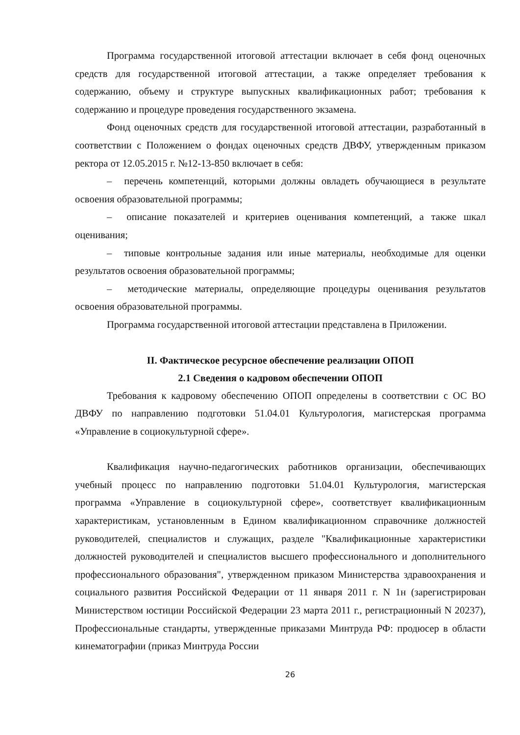Программа государственной итоговой аттестации включает в себя фонд оценочных средств для государственной итоговой аттестации, а также определяет требования к содержанию, объему и структуре выпускных квалификационных работ; требования к содержанию и процедуре проведения государственного экзамена.
Фонд оценочных средств для государственной итоговой аттестации, разработанный в соответствии с Положением о фондах оценочных средств ДВФУ, утвержденным приказом ректора от 12.05.2015 г. №12-13-850 включает в себя:
– перечень компетенций, которыми должны овладеть обучающиеся в результате освоения образовательной программы;
– описание показателей и критериев оценивания компетенций, а также шкал оценивания;
– типовые контрольные задания или иные материалы, необходимые для оценки результатов освоения образовательной программы;
– методические материалы, определяющие процедуры оценивания результатов освоения образовательной программы.
Программа государственной итоговой аттестации представлена в Приложении.
II. Фактическое ресурсное обеспечение реализации ОПОП
2.1 Сведения о кадровом обеспечении ОПОП
Требования к кадровому обеспечению ОПОП определены в соответствии с ОС ВО ДВФУ по направлению подготовки 51.04.01 Культурология, магистерская программа «Управление в социокультурной сфере».
Квалификация научно-педагогических работников организации, обеспечивающих учебный процесс по направлению подготовки 51.04.01 Культурология, магистерская программа «Управление в социокультурной сфере», соответствует квалификационным характеристикам, установленным в Едином квалификационном справочнике должностей руководителей, специалистов и служащих, разделе "Квалификационные характеристики должностей руководителей и специалистов высшего профессионального и дополнительного профессионального образования", утвержденном приказом Министерства здравоохранения и социального развития Российской Федерации от 11 января 2011 г. N 1н (зарегистрирован Министерством юстиции Российской Федерации 23 марта 2011 г., регистрационный N 20237), Профессиональные стандарты, утвержденные приказами Минтруда РФ: продюсер в области кинематографии (приказ Минтруда России
26